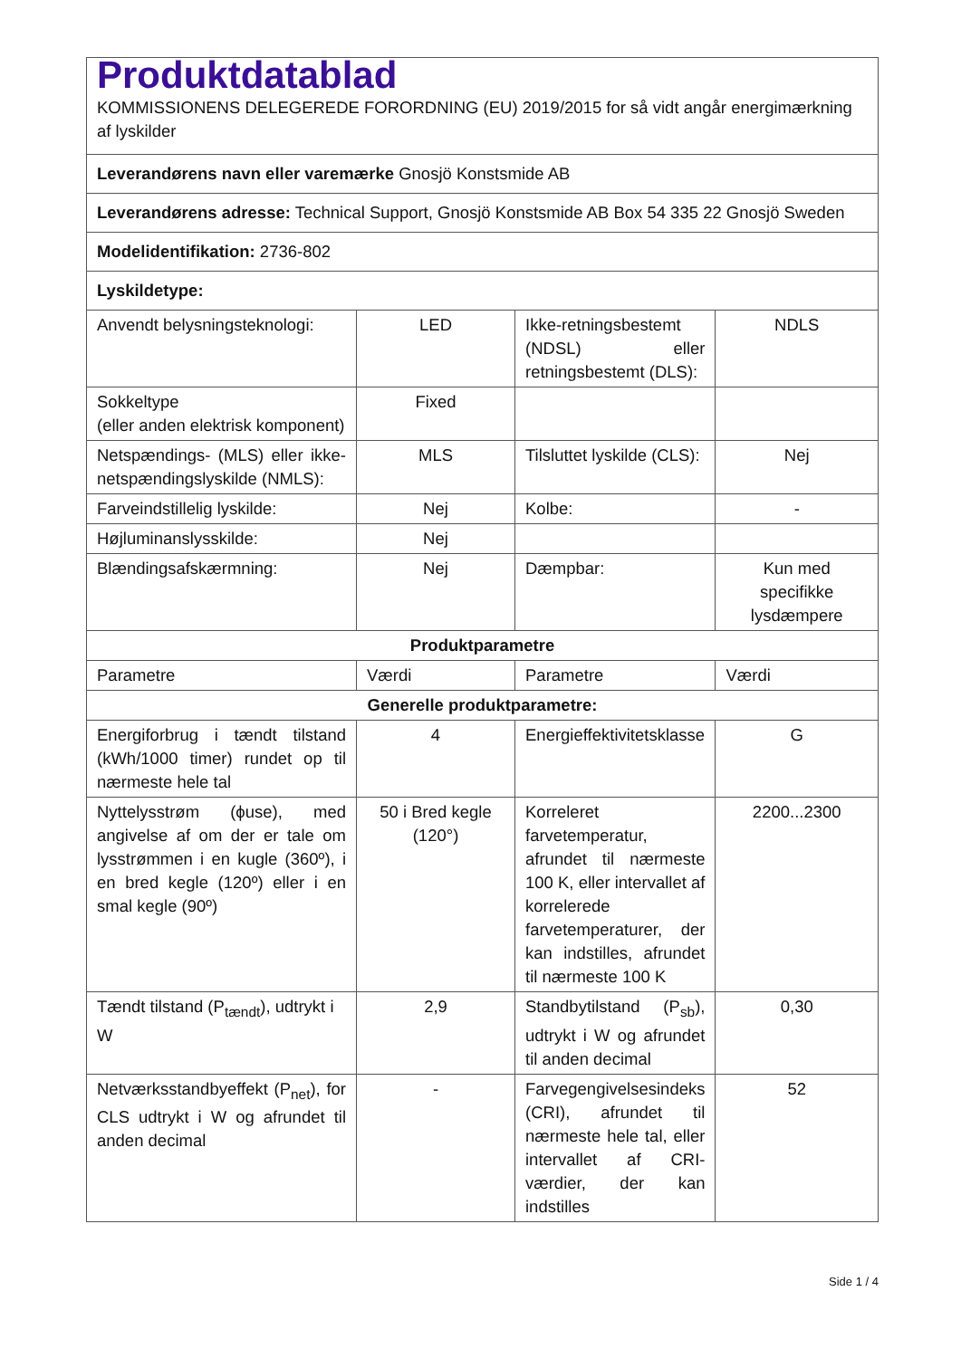| Produktdatablad KOMMISSIONENS DELEGEREDE FORORDNING (EU) 2019/2015 for så vidt angår energimærkning af lyskilder | | | |
| Leverandørens navn eller varemærke Gnosjö Konstsmide AB | | | |
| Leverandørens adresse: Technical Support, Gnosjö Konstsmide AB Box 54 335 22 Gnosjö Sweden | | | |
| Modelidentifikation: 2736-802 | | | |
| Lyskildetype: | | | |
| Anvendt belysningsteknologi: | LED | Ikke-retningsbestemt (NDSL) eller retningsbestemt (DLS): | NDLS |
| Sokkeltype (eller anden elektrisk komponent) | Fixed | | |
| Netspændings- (MLS) eller ikke-netspændingslyskilde (NMLS): | MLS | Tilsluttet lyskilde (CLS): | Nej |
| Farveindstillelig lyskilde: | Nej | Kolbe: | - |
| Højluminanslysskilde: | Nej | | |
| Blændingsafskærmning: | Nej | Dæmpbar: | Kun med specifikke lysdæmpere |
| Produktparametre | | | |
| Parametre | Værdi | Parametre | Værdi |
| Generelle produktparametre: | | | |
| Energiforbrug i tændt tilstand (kWh/1000 timer) rundet op til nærmeste hele tal | 4 | Energieffektivitetsklasse | G |
| Nyttelysstrøm (ϕuse), med angivelse af om der er tale om lysstrømmen i en kugle (360º), i en bred kegle (120º) eller i en smal kegle (90º) | 50 i Bred kegle (120°) | Korreleret farvetemperatur, afrundet til nærmeste 100 K, eller intervallet af korrelerede farvetemperaturer, der kan indstilles, afrundet til nærmeste 100 K | 2200...2300 |
| Tændt tilstand (P<sub>tændt</sub>), udtrykt i W | 2,9 | Standbytilstand (P<sub>sb</sub>), udtrykt i W og afrundet til anden decimal | 0,30 |
| Netværksstandbyeffekt (P<sub>net</sub>), for CLS udtrykt i W og afrundet til anden decimal | - | Farvegengivelsesindeks (CRI), afrundet til nærmeste hele tal, eller intervallet af CRI-værdier, der kan indstilles | 52 |
Side 1 / 4